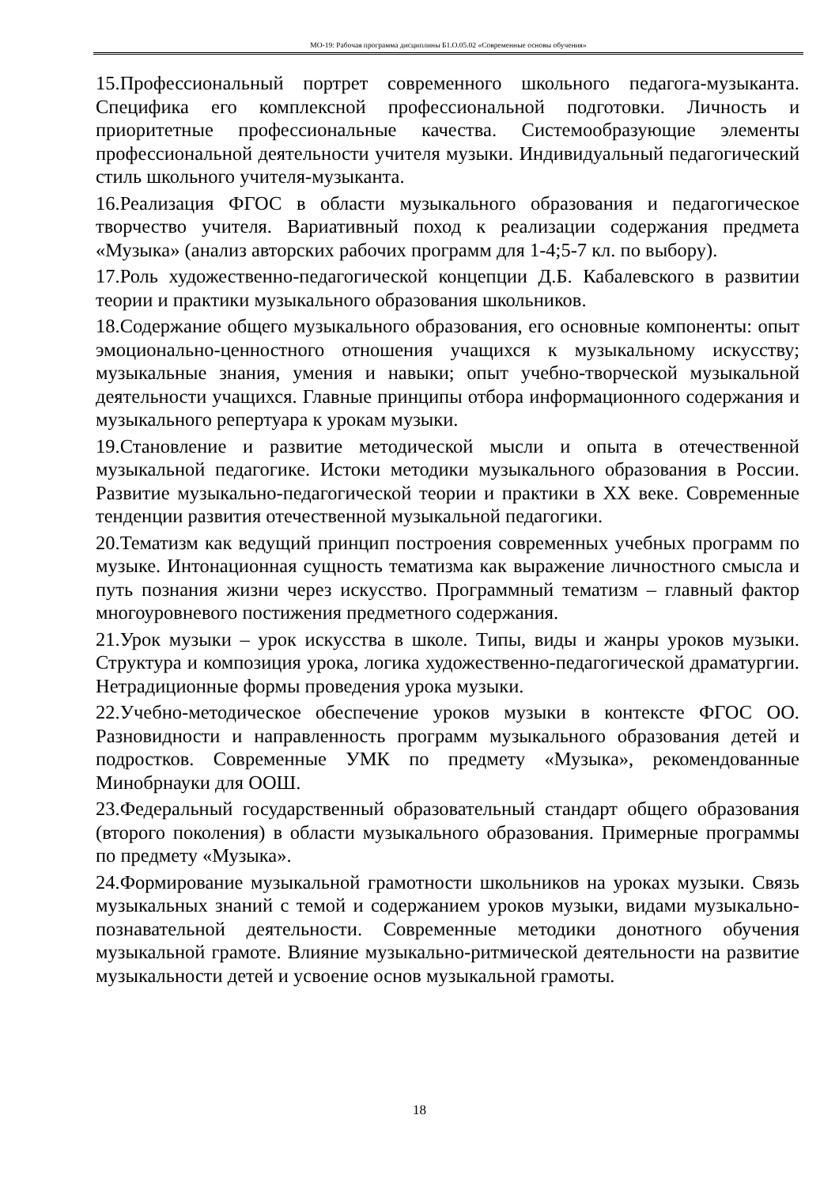МО-19: Рабочая программа дисциплины Б1.О.05.02 «Современные основы обучения»
15.Профессиональный портрет современного школьного педагога-музыканта. Специфика его комплексной профессиональной подготовки. Личность и приоритетные профессиональные качества. Системообразующие элементы профессиональной деятельности учителя музыки. Индивидуальный педагогический стиль школьного учителя-музыканта.
16.Реализация ФГОС в области музыкального образования и педагогическое творчество учителя. Вариативный поход к реализации содержания предмета «Музыка» (анализ авторских рабочих программ для 1-4;5-7 кл. по выбору).
17.Роль художественно-педагогической концепции Д.Б. Кабалевского в развитии теории и практики музыкального образования школьников.
18.Содержание общего музыкального образования, его основные компоненты: опыт эмоционально-ценностного отношения учащихся к музыкальному искусству; музыкальные знания, умения и навыки; опыт учебно-творческой музыкальной деятельности учащихся. Главные принципы отбора информационного содержания и музыкального репертуара к урокам музыки.
19.Становление и развитие методической мысли и опыта в отечественной музыкальной педагогике. Истоки методики музыкального образования в России. Развитие музыкально-педагогической теории и практики в XX веке. Современные тенденции развития отечественной музыкальной педагогики.
20.Тематизм как ведущий принцип построения современных учебных программ по музыке. Интонационная сущность тематизма как выражение личностного смысла и путь познания жизни через искусство. Программный тематизм – главный фактор многоуровневого постижения предметного содержания.
21.Урок музыки – урок искусства в школе. Типы, виды и жанры уроков музыки. Структура и композиция урока, логика художественно-педагогической драматургии. Нетрадиционные формы проведения урока музыки.
22.Учебно-методическое обеспечение уроков музыки в контексте ФГОС ОО. Разновидности и направленность программ музыкального образования детей и подростков. Современные УМК по предмету «Музыка», рекомендованные Минобрнауки для ООШ.
23.Федеральный государственный образовательный стандарт общего образования (второго поколения) в области музыкального образования. Примерные программы по предмету «Музыка».
24.Формирование музыкальной грамотности школьников на уроках музыки. Связь музыкальных знаний с темой и содержанием уроков музыки, видами музыкально-познавательной деятельности. Современные методики донотного обучения музыкальной грамоте. Влияние музыкально-ритмической деятельности на развитие музыкальности детей и усвоение основ музыкальной грамоты.
18